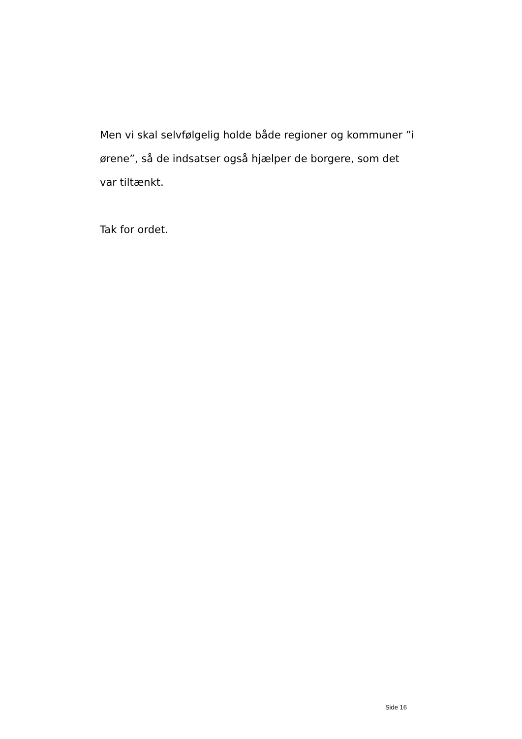Men vi skal selvfølgelig holde både regioner og kommuner ”i ørene”, så de indsatser også hjælper de borgere, som det var tiltænkt.
Tak for ordet.
Side 16